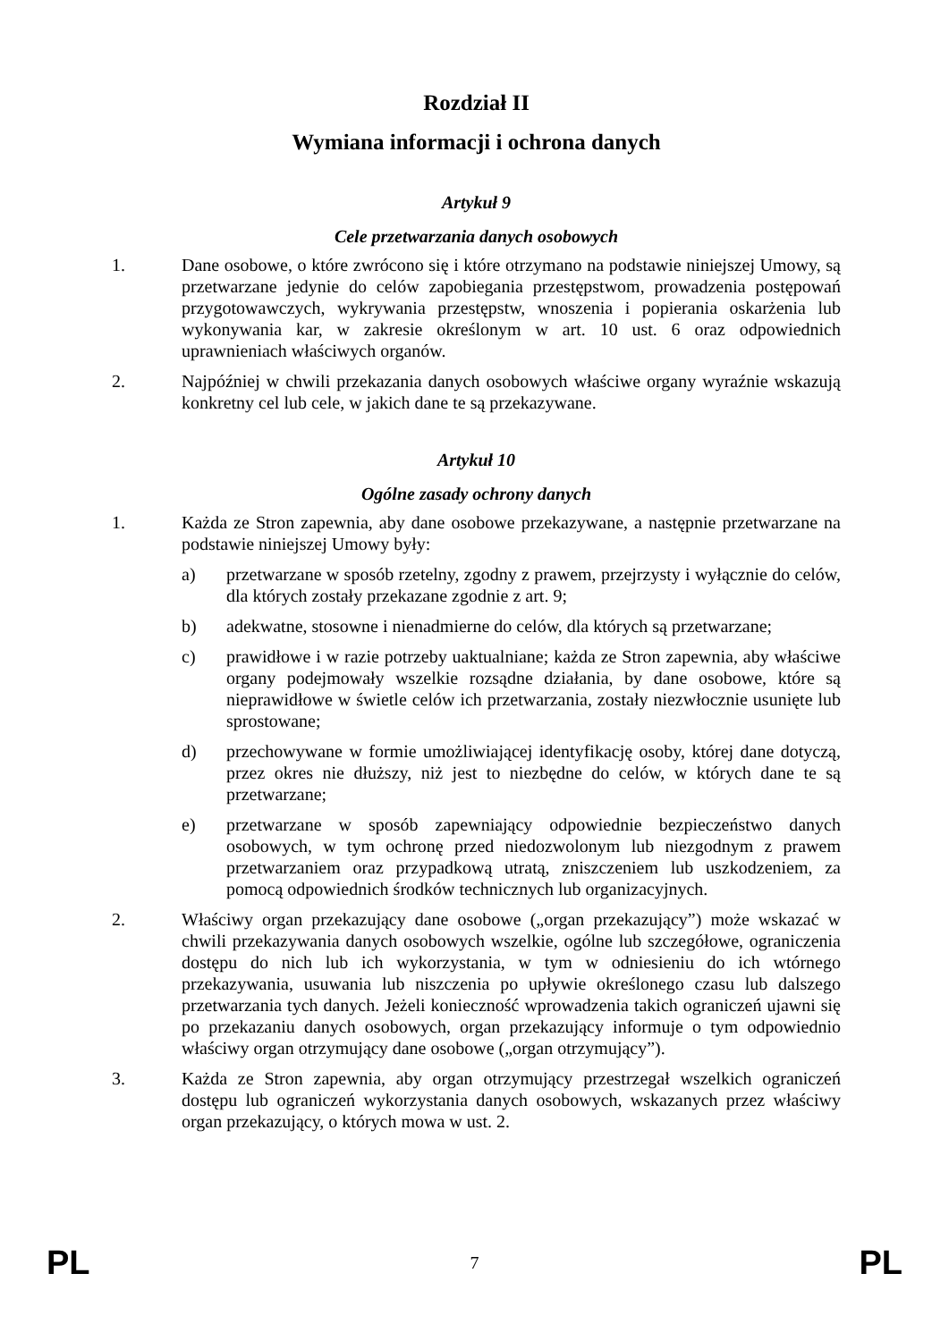Rozdział II
Wymiana informacji i ochrona danych
Artykuł 9
Cele przetwarzania danych osobowych
1. Dane osobowe, o które zwrócono się i które otrzymano na podstawie niniejszej Umowy, są przetwarzane jedynie do celów zapobiegania przestępstwom, prowadzenia postępowań przygotowawczych, wykrywania przestępstw, wnoszenia i popierania oskarżenia lub wykonywania kar, w zakresie określonym w art. 10 ust. 6 oraz odpowiednich uprawnieniach właściwych organów.
2. Najpóźniej w chwili przekazania danych osobowych właściwe organy wyraźnie wskazują konkretny cel lub cele, w jakich dane te są przekazywane.
Artykuł 10
Ogólne zasady ochrony danych
1. Każda ze Stron zapewnia, aby dane osobowe przekazywane, a następnie przetwarzane na podstawie niniejszej Umowy były:
a) przetwarzane w sposób rzetelny, zgodny z prawem, przejrzysty i wyłącznie do celów, dla których zostały przekazane zgodnie z art. 9;
b) adekwatne, stosowne i nienadmierne do celów, dla których są przetwarzane;
c) prawidłowe i w razie potrzeby uaktualniane; każda ze Stron zapewnia, aby właściwe organy podejmowały wszelkie rozsądne działania, by dane osobowe, które są nieprawidłowe w świetle celów ich przetwarzania, zostały niezwłocznie usunięte lub sprostowane;
d) przechowywane w formie umożliwiającej identyfikację osoby, której dane dotyczą, przez okres nie dłuższy, niż jest to niezbędne do celów, w których dane te są przetwarzane;
e) przetwarzane w sposób zapewniający odpowiednie bezpieczeństwo danych osobowych, w tym ochronę przed niedozwolonym lub niezgodnym z prawem przetwarzaniem oraz przypadkową utratą, zniszczeniem lub uszkodzeniem, za pomocą odpowiednich środków technicznych lub organizacyjnych.
2. Właściwy organ przekazujący dane osobowe („organ przekazujący”) może wskazać w chwili przekazywania danych osobowych wszelkie, ogólne lub szczegółowe, ograniczenia dostępu do nich lub ich wykorzystania, w tym w odniesieniu do ich wtórnego przekazywania, usuwania lub niszczenia po upływie określonego czasu lub dalszego przetwarzania tych danych. Jeżeli konieczność wprowadzenia takich ograniczeń ujawni się po przekazaniu danych osobowych, organ przekazujący informuje o tym odpowiednio właściwy organ otrzymujący dane osobowe („organ otrzymujący”).
3. Każda ze Stron zapewnia, aby organ otrzymujący przestrzegał wszelkich ograniczeń dostępu lub ograniczeń wykorzystania danych osobowych, wskazanych przez właściwy organ przekazujący, o których mowa w ust. 2.
PL 7 PL